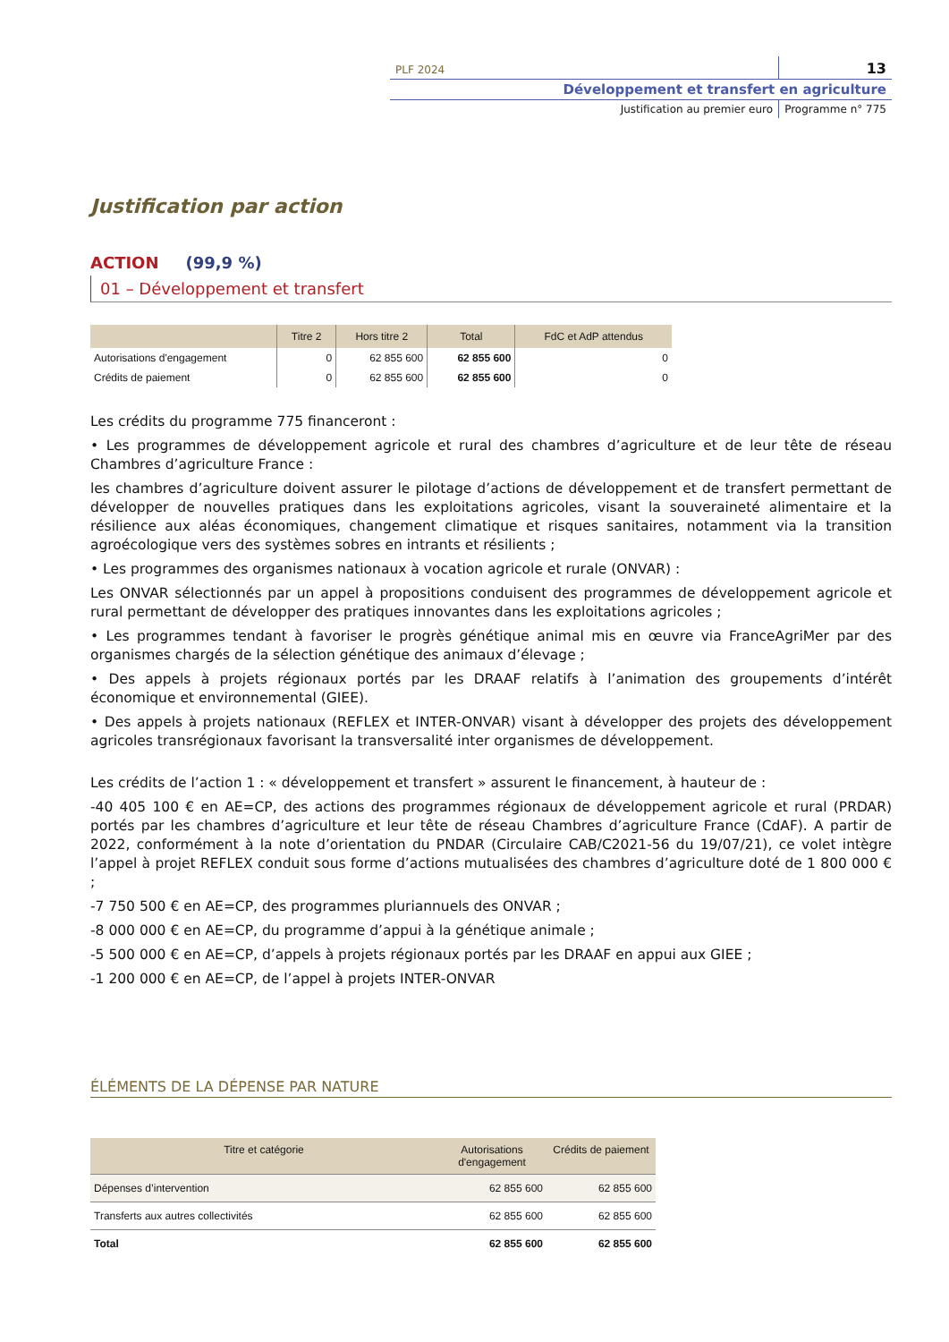PLF 2024 13
Développement et transfert en agriculture
Justification au premier euro Programme n° 775
Justification par action
ACTION (99,9 %)
01 – Développement et transfert
| | Titre 2 | Hors titre 2 | Total | FdC et AdP attendus |
| --- | --- | --- | --- | --- |
| Autorisations d'engagement | 0 | 62 855 600 | 62 855 600 | 0 |
| Crédits de paiement | 0 | 62 855 600 | 62 855 600 | 0 |
Les crédits du programme 775 financeront :
• Les programmes de développement agricole et rural des chambres d’agriculture et de leur tête de réseau Chambres d’agriculture France :
les chambres d’agriculture doivent assurer le pilotage d’actions de développement et de transfert permettant de développer de nouvelles pratiques dans les exploitations agricoles, visant la souveraineté alimentaire et la résilience aux aléas économiques, changement climatique et risques sanitaires, notamment via la transition agroécologique vers des systèmes sobres en intrants et résilients ;
• Les programmes des organismes nationaux à vocation agricole et rurale (ONVAR) :
Les ONVAR sélectionnés par un appel à propositions conduisent des programmes de développement agricole et rural permettant de développer des pratiques innovantes dans les exploitations agricoles ;
• Les programmes tendant à favoriser le progrès génétique animal mis en œuvre via FranceAgriMer par des organismes chargés de la sélection génétique des animaux d’élevage ;
• Des appels à projets régionaux portés par les DRAAF relatifs à l’animation des groupements d’intérêt économique et environnemental (GIEE).
• Des appels à projets nationaux (REFLEX et INTER-ONVAR) visant à développer des projets des développement agricoles transrégionaux favorisant la transversalité inter organismes de développement.
Les crédits de l’action 1 : « développement et transfert » assurent le financement, à hauteur de :
-40 405 100 € en AE=CP, des actions des programmes régionaux de développement agricole et rural (PRDAR) portés par les chambres d’agriculture et leur tête de réseau Chambres d’agriculture France (CdAF). A partir de 2022, conformément à la note d’orientation du PNDAR (Circulaire CAB/C2021-56 du 19/07/21), ce volet intègre l’appel à projet REFLEX conduit sous forme d’actions mutualisées des chambres d’agriculture doté de 1 800 000 € ;
-7 750 500 € en AE=CP, des programmes pluriannuels des ONVAR ;
-8 000 000 € en AE=CP, du programme d’appui à la génétique animale ;
-5 500 000 € en AE=CP, d’appels à projets régionaux portés par les DRAAF en appui aux GIEE ;
-1 200 000 € en AE=CP, de l’appel à projets INTER-ONVAR
ÉLÉMENTS DE LA DÉPENSE PAR NATURE
| Titre et catégorie | Autorisations d'engagement | Crédits de paiement |
| --- | --- | --- |
| Dépenses d’intervention | 62 855 600 | 62 855 600 |
| Transferts aux autres collectivités | 62 855 600 | 62 855 600 |
| Total | 62 855 600 | 62 855 600 |